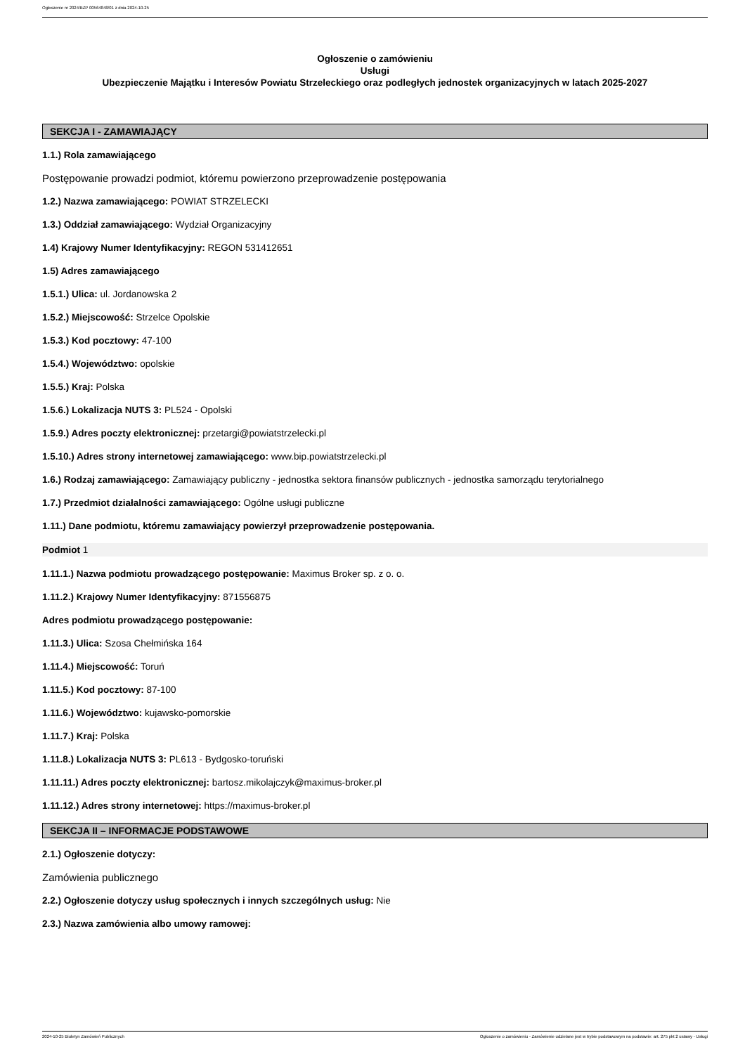Ogłoszenie nr 2024/BZP 00564848/01 z dnia 2024-10-25
Ogłoszenie o zamówieniu
Usługi
Ubezpieczenie Majątku i Interesów Powiatu Strzeleckiego oraz podległych jednostek organizacyjnych w latach 2025-2027
SEKCJA I - ZAMAWIAJĄCY
1.1.) Rola zamawiającego
Postępowanie prowadzi podmiot, któremu powierzono przeprowadzenie postępowania
1.2.) Nazwa zamawiającego: POWIAT STRZELECKI
1.3.) Oddział zamawiającego: Wydział Organizacyjny
1.4) Krajowy Numer Identyfikacyjny: REGON 531412651
1.5) Adres zamawiającego
1.5.1.) Ulica: ul. Jordanowska 2
1.5.2.) Miejscowość: Strzelce Opolskie
1.5.3.) Kod pocztowy: 47-100
1.5.4.) Województwo: opolskie
1.5.5.) Kraj: Polska
1.5.6.) Lokalizacja NUTS 3: PL524 - Opolski
1.5.9.) Adres poczty elektronicznej: przetargi@powiatstrzelecki.pl
1.5.10.) Adres strony internetowej zamawiającego: www.bip.powiatstrzelecki.pl
1.6.) Rodzaj zamawiającego: Zamawiający publiczny - jednostka sektora finansów publicznych - jednostka samorządu terytorialnego
1.7.) Przedmiot działalności zamawiającego: Ogólne usługi publiczne
1.11.) Dane podmiotu, któremu zamawiający powierzył przeprowadzenie postępowania.
Podmiot 1
1.11.1.) Nazwa podmiotu prowadzącego postępowanie: Maximus Broker sp. z o. o.
1.11.2.) Krajowy Numer Identyfikacyjny: 871556875
Adres podmiotu prowadzącego postępowanie:
1.11.3.) Ulica: Szosa Chełmińska 164
1.11.4.) Miejscowość: Toruń
1.11.5.) Kod pocztowy: 87-100
1.11.6.) Województwo: kujawsko-pomorskie
1.11.7.) Kraj: Polska
1.11.8.) Lokalizacja NUTS 3: PL613 - Bydgosko-toruński
1.11.11.) Adres poczty elektronicznej: bartosz.mikolajczyk@maximus-broker.pl
1.11.12.) Adres strony internetowej: https://maximus-broker.pl
SEKCJA II – INFORMACJE PODSTAWOWE
2.1.) Ogłoszenie dotyczy:
Zamówienia publicznego
2.2.) Ogłoszenie dotyczy usług społecznych i innych szczególnych usług: Nie
2.3.) Nazwa zamówienia albo umowy ramowej:
2024-10-25 Biuletyn Zamówień Publicznych Ogłoszenie o zamówieniu - Zamówienie udzielane jest w trybie podstawowym na podstawie: art. 275 pkt 2 ustawy - Usługi